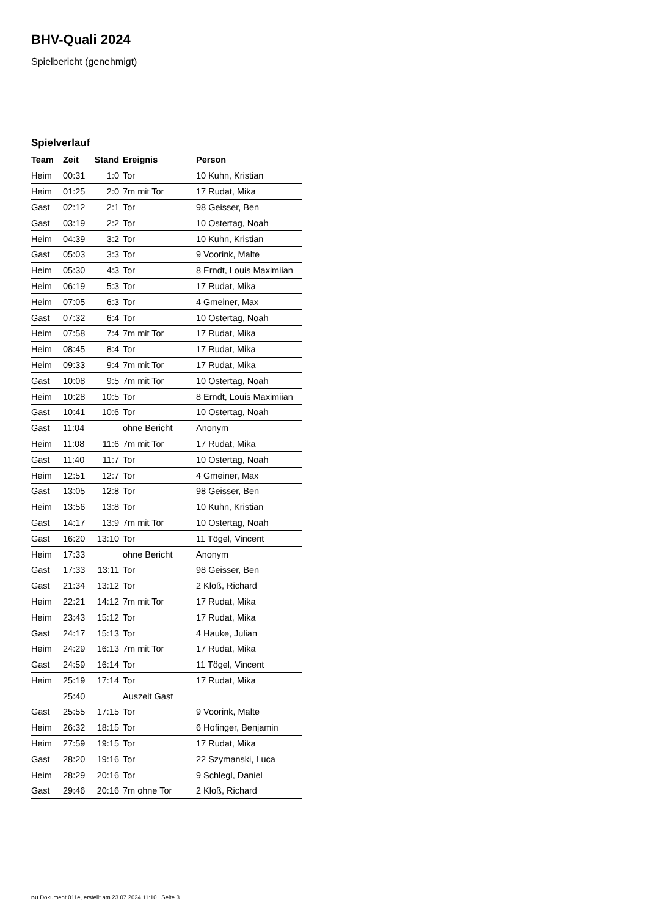BHV-Quali 2024
Spielbericht (genehmigt)
Spielverlauf
| Team | Zeit | Stand | Ereignis | Person |
| --- | --- | --- | --- | --- |
| Heim | 00:31 | 1:0 | Tor | 10 Kuhn, Kristian |
| Heim | 01:25 | 2:0 | 7m mit Tor | 17 Rudat, Mika |
| Gast | 02:12 | 2:1 | Tor | 98 Geisser, Ben |
| Gast | 03:19 | 2:2 | Tor | 10 Ostertag, Noah |
| Heim | 04:39 | 3:2 | Tor | 10 Kuhn, Kristian |
| Gast | 05:03 | 3:3 | Tor | 9 Voorink, Malte |
| Heim | 05:30 | 4:3 | Tor | 8 Erndt, Louis Maximiian |
| Heim | 06:19 | 5:3 | Tor | 17 Rudat, Mika |
| Heim | 07:05 | 6:3 | Tor | 4 Gmeiner, Max |
| Gast | 07:32 | 6:4 | Tor | 10 Ostertag, Noah |
| Heim | 07:58 | 7:4 | 7m mit Tor | 17 Rudat, Mika |
| Heim | 08:45 | 8:4 | Tor | 17 Rudat, Mika |
| Heim | 09:33 | 9:4 | 7m mit Tor | 17 Rudat, Mika |
| Gast | 10:08 | 9:5 | 7m mit Tor | 10 Ostertag, Noah |
| Heim | 10:28 | 10:5 | Tor | 8 Erndt, Louis Maximiian |
| Gast | 10:41 | 10:6 | Tor | 10 Ostertag, Noah |
| Gast | 11:04 | | ohne Bericht | Anonym |
| Heim | 11:08 | 11:6 | 7m mit Tor | 17 Rudat, Mika |
| Gast | 11:40 | 11:7 | Tor | 10 Ostertag, Noah |
| Heim | 12:51 | 12:7 | Tor | 4 Gmeiner, Max |
| Gast | 13:05 | 12:8 | Tor | 98 Geisser, Ben |
| Heim | 13:56 | 13:8 | Tor | 10 Kuhn, Kristian |
| Gast | 14:17 | 13:9 | 7m mit Tor | 10 Ostertag, Noah |
| Gast | 16:20 | 13:10 | Tor | 11 Tögel, Vincent |
| Heim | 17:33 | | ohne Bericht | Anonym |
| Gast | 17:33 | 13:11 | Tor | 98 Geisser, Ben |
| Gast | 21:34 | 13:12 | Tor | 2 Kloß, Richard |
| Heim | 22:21 | 14:12 | 7m mit Tor | 17 Rudat, Mika |
| Heim | 23:43 | 15:12 | Tor | 17 Rudat, Mika |
| Gast | 24:17 | 15:13 | Tor | 4 Hauke, Julian |
| Heim | 24:29 | 16:13 | 7m mit Tor | 17 Rudat, Mika |
| Gast | 24:59 | 16:14 | Tor | 11 Tögel, Vincent |
| Heim | 25:19 | 17:14 | Tor | 17 Rudat, Mika |
| | 25:40 | | Auszeit Gast | |
| Gast | 25:55 | 17:15 | Tor | 9 Voorink, Malte |
| Heim | 26:32 | 18:15 | Tor | 6 Hofinger, Benjamin |
| Heim | 27:59 | 19:15 | Tor | 17 Rudat, Mika |
| Gast | 28:20 | 19:16 | Tor | 22 Szymanski, Luca |
| Heim | 28:29 | 20:16 | Tor | 9 Schlegl, Daniel |
| Gast | 29:46 | 20:16 | 7m ohne Tor | 2 Kloß, Richard |
nu.Dokument 011e, erstellt am 23.07.2024 11:10 | Seite 3